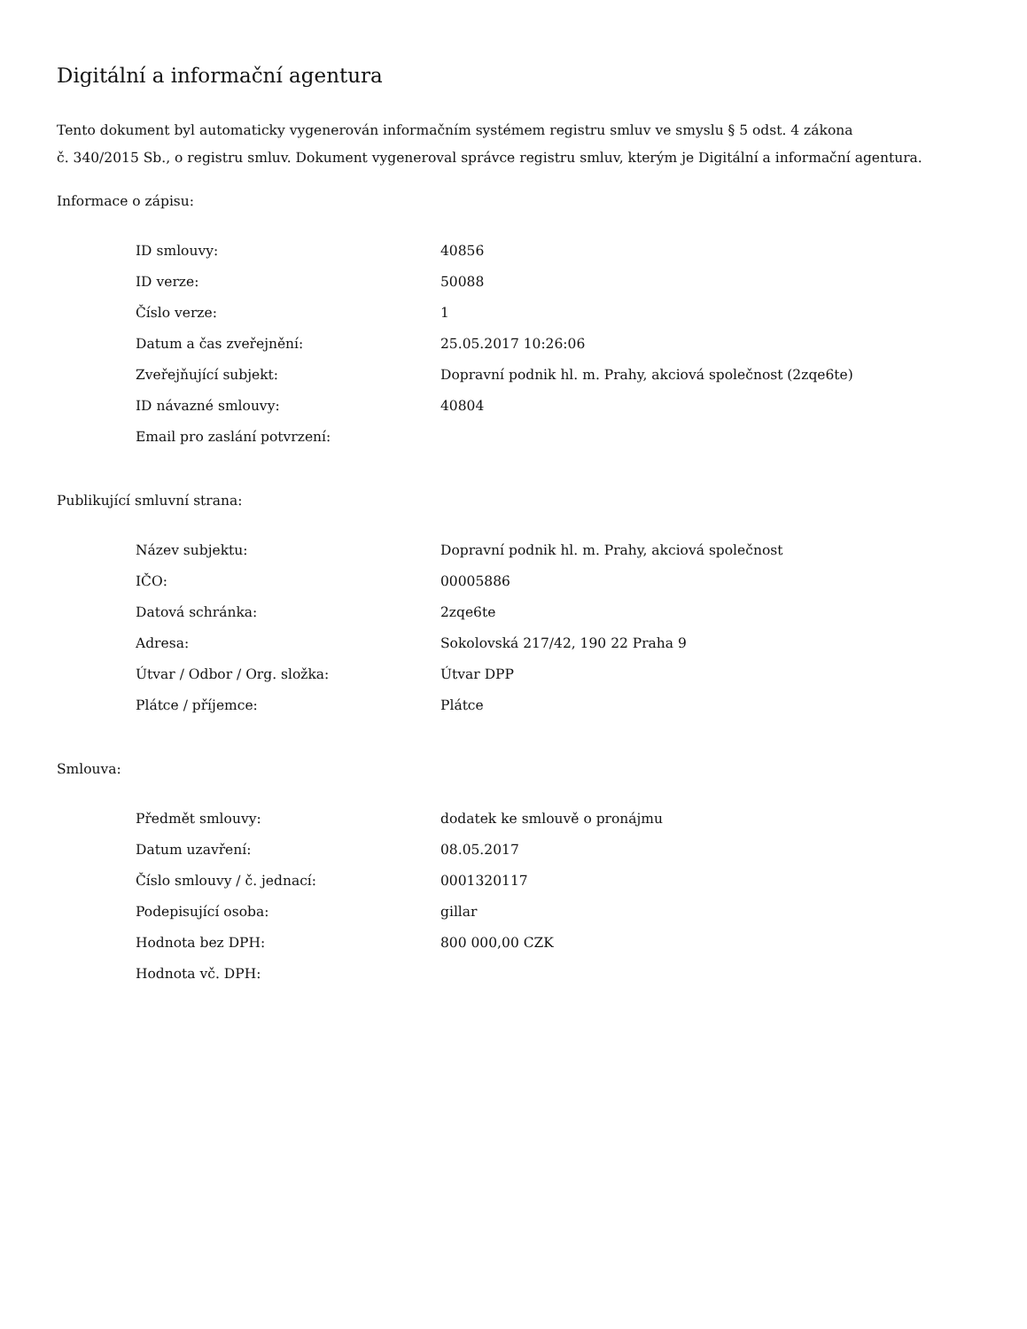Digitální a informační agentura
Tento dokument byl automaticky vygenerován informačním systémem registru smluv ve smyslu § 5 odst. 4 zákona
č. 340/2015 Sb., o registru smluv. Dokument vygeneroval správce registru smluv, kterým je Digitální a informační agentura.
Informace o zápisu:
| ID smlouvy: | 40856 |
| ID verze: | 50088 |
| Číslo verze: | 1 |
| Datum a čas zveřejnění: | 25.05.2017 10:26:06 |
| Zveřejňující subjekt: | Dopravní podnik hl. m. Prahy, akciová společnost (2zqe6te) |
| ID návazné smlouvy: | 40804 |
| Email pro zaslání potvrzení: | |
Publikující smluvní strana:
| Název subjektu: | Dopravní podnik hl. m. Prahy, akciová společnost |
| IČO: | 00005886 |
| Datová schránka: | 2zqe6te |
| Adresa: | Sokolovská 217/42, 190 22 Praha 9 |
| Útvar / Odbor / Org. složka: | Útvar DPP |
| Plátce / příjemce: | Plátce |
Smlouva:
| Předmět smlouvy: | dodatek ke smlouvě o pronájmu |
| Datum uzavření: | 08.05.2017 |
| Číslo smlouvy / č. jednací: | 0001320117 |
| Podepisující osoba: | gillar |
| Hodnota bez DPH: | 800 000,00 CZK |
| Hodnota vč. DPH: | |